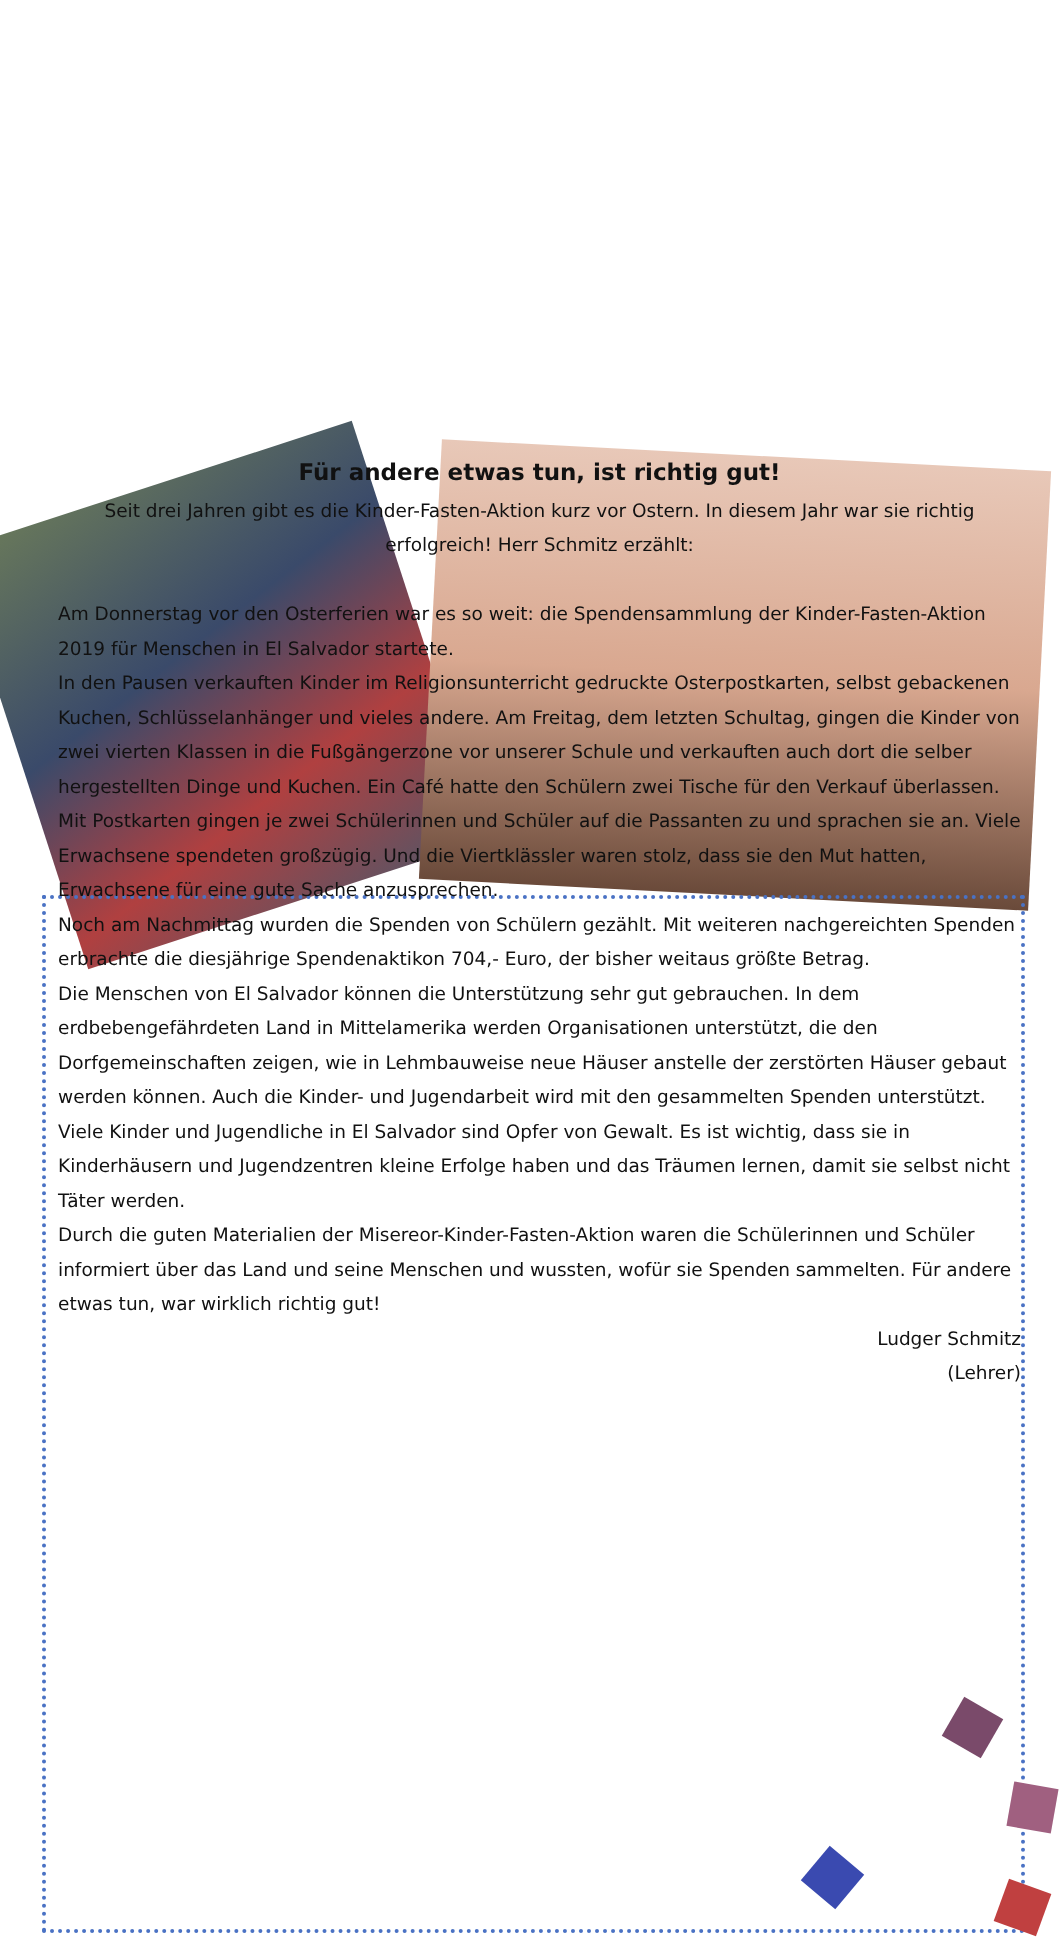Für andere etwas tun, ist richtig gut!
Seit drei Jahren gibt es die Kinder-Fasten-Aktion kurz vor Ostern. In diesem Jahr war sie richtig erfolgreich! Herr Schmitz erzählt:
Am Donnerstag vor den Osterferien war es so weit: die Spendensammlung der Kinder-Fasten-Aktion 2019 für Menschen in El Salvador startete.
In den Pausen verkauften Kinder im Religionsunterricht gedruckte Osterpostkarten, selbst gebackenen Kuchen, Schlüsselanhänger und vieles andere. Am Freitag, dem letzten Schultag, gingen die Kinder von zwei vierten Klassen in die Fußgängerzone vor unserer Schule und verkauften auch dort die selber hergestellten Dinge und Kuchen. Ein Café hatte den Schülern zwei Tische für den Verkauf überlassen. Mit Postkarten gingen je zwei Schülerinnen und Schüler auf die Passanten zu und sprachen sie an. Viele Erwachsene spendeten großzügig. Und die Viertklässler waren stolz, dass sie den Mut hatten, Erwachsene für eine gute Sache anzusprechen.
Noch am Nachmittag wurden die Spenden von Schülern gezählt. Mit weiteren nachgereichten Spenden erbrachte die diesjährige Spendenaktikon 704,- Euro, der bisher weitaus größte Betrag.
Die Menschen von El Salvador können die Unterstützung sehr gut gebrauchen. In dem erdbebengefährdeten Land in Mittelamerika werden Organisationen unterstützt, die den Dorfgemeinschaften zeigen, wie in Lehmbauweise neue Häuser anstelle der zerstörten Häuser gebaut werden können. Auch die Kinder- und Jugendarbeit wird mit den gesammelten Spenden unterstützt. Viele Kinder und Jugendliche in El Salvador sind Opfer von Gewalt. Es ist wichtig, dass sie in Kinderhäusern und Jugendzentren kleine Erfolge haben und das Träumen lernen, damit sie selbst nicht Täter werden.
Durch die guten Materialien der Misereor-Kinder-Fasten-Aktion waren die Schülerinnen und Schüler informiert über das Land und seine Menschen und wussten, wofür sie Spenden sammelten. Für andere etwas tun, war wirklich richtig gut!
Ludger Schmitz
(Lehrer)